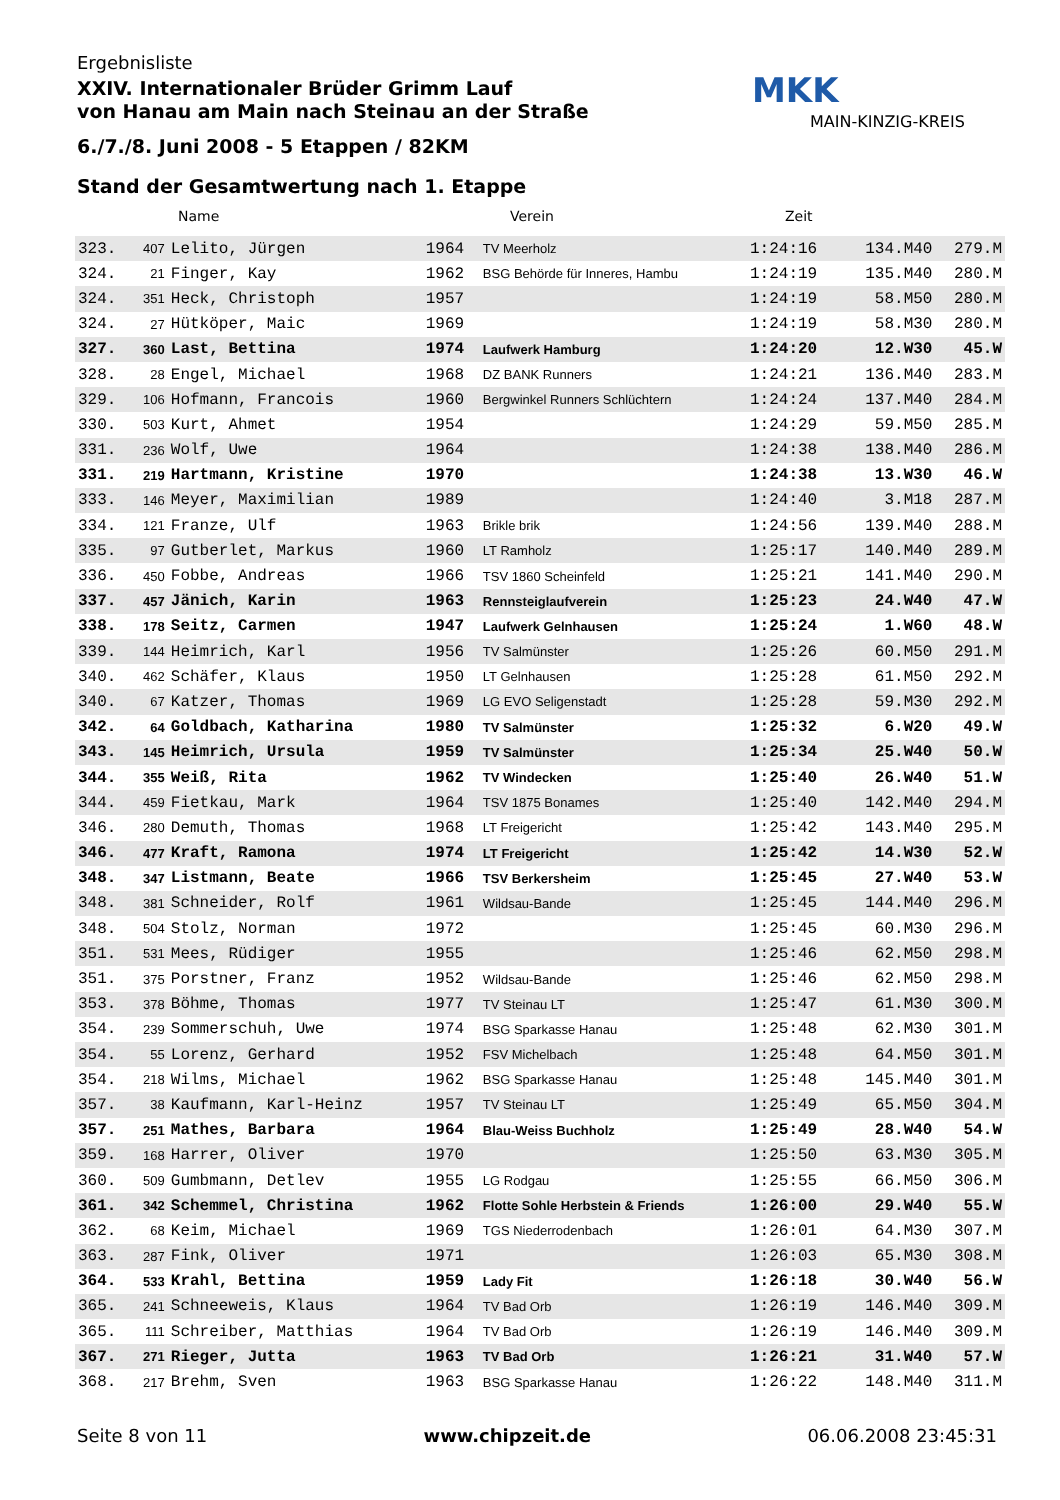Ergebnisliste
XXIV. Internationaler Brüder Grimm Lauf
von Hanau am Main nach Steinau an der Straße
6./7./8. Juni 2008 - 5 Etappen / 82KM
Stand der Gesamtwertung nach 1. Etappe
MKK
MAIN-KINZIG-KREIS
Name Verein Zeit
| 323. | 407 | Lelito, Jürgen | 1964 | TV Meerholz | 1:24:16 | 134.M40 | 279.M |
| 324. | 21 | Finger, Kay | 1962 | BSG Behörde für Inneres, Hambu | 1:24:19 | 135.M40 | 280.M |
| 324. | 351 | Heck, Christoph | 1957 | | 1:24:19 | 58.M50 | 280.M |
| 324. | 27 | Hütköper, Maic | 1969 | | 1:24:19 | 58.M30 | 280.M |
| 327. | 360 | Last, Bettina | 1974 | Laufwerk Hamburg | 1:24:20 | 12.W30 | 45.W |
| 328. | 28 | Engel, Michael | 1968 | DZ BANK Runners | 1:24:21 | 136.M40 | 283.M |
| 329. | 106 | Hofmann, Francois | 1960 | Bergwinkel Runners Schlüchtern | 1:24:24 | 137.M40 | 284.M |
| 330. | 503 | Kurt, Ahmet | 1954 | | 1:24:29 | 59.M50 | 285.M |
| 331. | 236 | Wolf, Uwe | 1964 | | 1:24:38 | 138.M40 | 286.M |
| 331. | 219 | Hartmann, Kristine | 1970 | | 1:24:38 | 13.W30 | 46.W |
| 333. | 146 | Meyer, Maximilian | 1989 | | 1:24:40 | 3.M18 | 287.M |
| 334. | 121 | Franze, Ulf | 1963 | Brikle brik | 1:24:56 | 139.M40 | 288.M |
| 335. | 97 | Gutberlet, Markus | 1960 | LT Ramholz | 1:25:17 | 140.M40 | 289.M |
| 336. | 450 | Fobbe, Andreas | 1966 | TSV 1860 Scheinfeld | 1:25:21 | 141.M40 | 290.M |
| 337. | 457 | Jänich, Karin | 1963 | Rennsteiglaufverein | 1:25:23 | 24.W40 | 47.W |
| 338. | 178 | Seitz, Carmen | 1947 | Laufwerk Gelnhausen | 1:25:24 | 1.W60 | 48.W |
| 339. | 144 | Heimrich, Karl | 1956 | TV Salmünster | 1:25:26 | 60.M50 | 291.M |
| 340. | 462 | Schäfer, Klaus | 1950 | LT Gelnhausen | 1:25:28 | 61.M50 | 292.M |
| 340. | 67 | Katzer, Thomas | 1969 | LG EVO Seligenstadt | 1:25:28 | 59.M30 | 292.M |
| 342. | 64 | Goldbach, Katharina | 1980 | TV Salmünster | 1:25:32 | 6.W20 | 49.W |
| 343. | 145 | Heimrich, Ursula | 1959 | TV Salmünster | 1:25:34 | 25.W40 | 50.W |
| 344. | 355 | Weiß, Rita | 1962 | TV Windecken | 1:25:40 | 26.W40 | 51.W |
| 344. | 459 | Fietkau, Mark | 1964 | TSV 1875 Bonames | 1:25:40 | 142.M40 | 294.M |
| 346. | 280 | Demuth, Thomas | 1968 | LT Freigericht | 1:25:42 | 143.M40 | 295.M |
| 346. | 477 | Kraft, Ramona | 1974 | LT Freigericht | 1:25:42 | 14.W30 | 52.W |
| 348. | 347 | Listmann, Beate | 1966 | TSV Berkersheim | 1:25:45 | 27.W40 | 53.W |
| 348. | 381 | Schneider, Rolf | 1961 | Wildsau-Bande | 1:25:45 | 144.M40 | 296.M |
| 348. | 504 | Stolz, Norman | 1972 | | 1:25:45 | 60.M30 | 296.M |
| 351. | 531 | Mees, Rüdiger | 1955 | | 1:25:46 | 62.M50 | 298.M |
| 351. | 375 | Porstner, Franz | 1952 | Wildsau-Bande | 1:25:46 | 62.M50 | 298.M |
| 353. | 378 | Böhme, Thomas | 1977 | TV Steinau LT | 1:25:47 | 61.M30 | 300.M |
| 354. | 239 | Sommerschuh, Uwe | 1974 | BSG Sparkasse Hanau | 1:25:48 | 62.M30 | 301.M |
| 354. | 55 | Lorenz, Gerhard | 1952 | FSV Michelbach | 1:25:48 | 64.M50 | 301.M |
| 354. | 218 | Wilms, Michael | 1962 | BSG Sparkasse Hanau | 1:25:48 | 145.M40 | 301.M |
| 357. | 38 | Kaufmann, Karl-Heinz | 1957 | TV Steinau LT | 1:25:49 | 65.M50 | 304.M |
| 357. | 251 | Mathes, Barbara | 1964 | Blau-Weiss Buchholz | 1:25:49 | 28.W40 | 54.W |
| 359. | 168 | Harrer, Oliver | 1970 | | 1:25:50 | 63.M30 | 305.M |
| 360. | 509 | Gumbmann, Detlev | 1955 | LG Rodgau | 1:25:55 | 66.M50 | 306.M |
| 361. | 342 | Schemmel, Christina | 1962 | Flotte Sohle Herbstein & Friends | 1:26:00 | 29.W40 | 55.W |
| 362. | 68 | Keim, Michael | 1969 | TGS Niederrodenbach | 1:26:01 | 64.M30 | 307.M |
| 363. | 287 | Fink, Oliver | 1971 | | 1:26:03 | 65.M30 | 308.M |
| 364. | 533 | Krahl, Bettina | 1959 | Lady Fit | 1:26:18 | 30.W40 | 56.W |
| 365. | 241 | Schneeweis, Klaus | 1964 | TV Bad Orb | 1:26:19 | 146.M40 | 309.M |
| 365. | 111 | Schreiber, Matthias | 1964 | TV Bad Orb | 1:26:19 | 146.M40 | 309.M |
| 367. | 271 | Rieger, Jutta | 1963 | TV Bad Orb | 1:26:21 | 31.W40 | 57.W |
| 368. | 217 | Brehm, Sven | 1963 | BSG Sparkasse Hanau | 1:26:22 | 148.M40 | 311.M |
Seite 8 von 11 www.chipzeit.de 06.06.2008 23:45:31